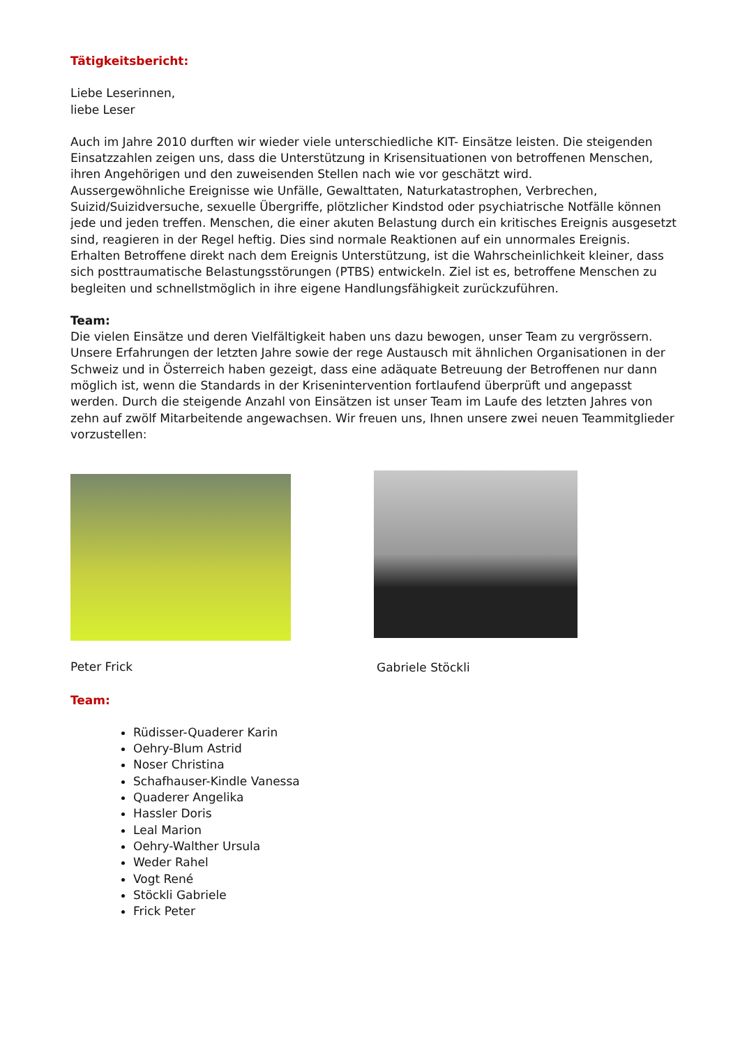Tätigkeitsbericht:
Liebe Leserinnen,
liebe Leser
Auch im Jahre 2010 durften wir wieder viele unterschiedliche KIT- Einsätze leisten. Die steigenden Einsatzzahlen zeigen uns, dass die Unterstützung in Krisensituationen von betroffenen Menschen, ihren Angehörigen und den zuweisenden Stellen nach wie vor geschätzt wird.
Aussergewöhnliche Ereignisse wie Unfälle, Gewalttaten, Naturkatastrophen, Verbrechen, Suizid/Suizidversuche, sexuelle Übergriffe, plötzlicher Kindstod oder psychiatrische Notfälle können jede und jeden treffen. Menschen, die einer akuten Belastung durch ein kritisches Ereignis ausgesetzt sind, reagieren in der Regel heftig. Dies sind normale Reaktionen auf ein unnormales Ereignis. Erhalten Betroffene direkt nach dem Ereignis Unterstützung, ist die Wahrscheinlichkeit kleiner, dass sich posttraumatische Belastungsstörungen (PTBS) entwickeln. Ziel ist es, betroffene Menschen zu begleiten und schnellstmöglich in ihre eigene Handlungsfähigkeit zurückzuführen.
Team:
Die vielen Einsätze und deren Vielfältigkeit haben uns dazu bewogen, unser Team zu vergrössern. Unsere Erfahrungen der letzten Jahre sowie der rege Austausch mit ähnlichen Organisationen in der Schweiz und in Österreich haben gezeigt, dass eine adäquate Betreuung der Betroffenen nur dann möglich ist, wenn die Standards in der Krisenintervention fortlaufend überprüft und angepasst werden. Durch die steigende Anzahl von Einsätzen ist unser Team im Laufe des letzten Jahres von zehn auf zwölf Mitarbeitende angewachsen. Wir freuen uns, Ihnen unsere zwei neuen Teammitglieder vorzustellen:
Peter Frick
Gabriele Stöckli
Team:
Rüdisser-Quaderer Karin
Oehry-Blum Astrid
Noser Christina
Schafhauser-Kindle Vanessa
Quaderer Angelika
Hassler Doris
Leal Marion
Oehry-Walther Ursula
Weder Rahel
Vogt René
Stöckli Gabriele
Frick Peter